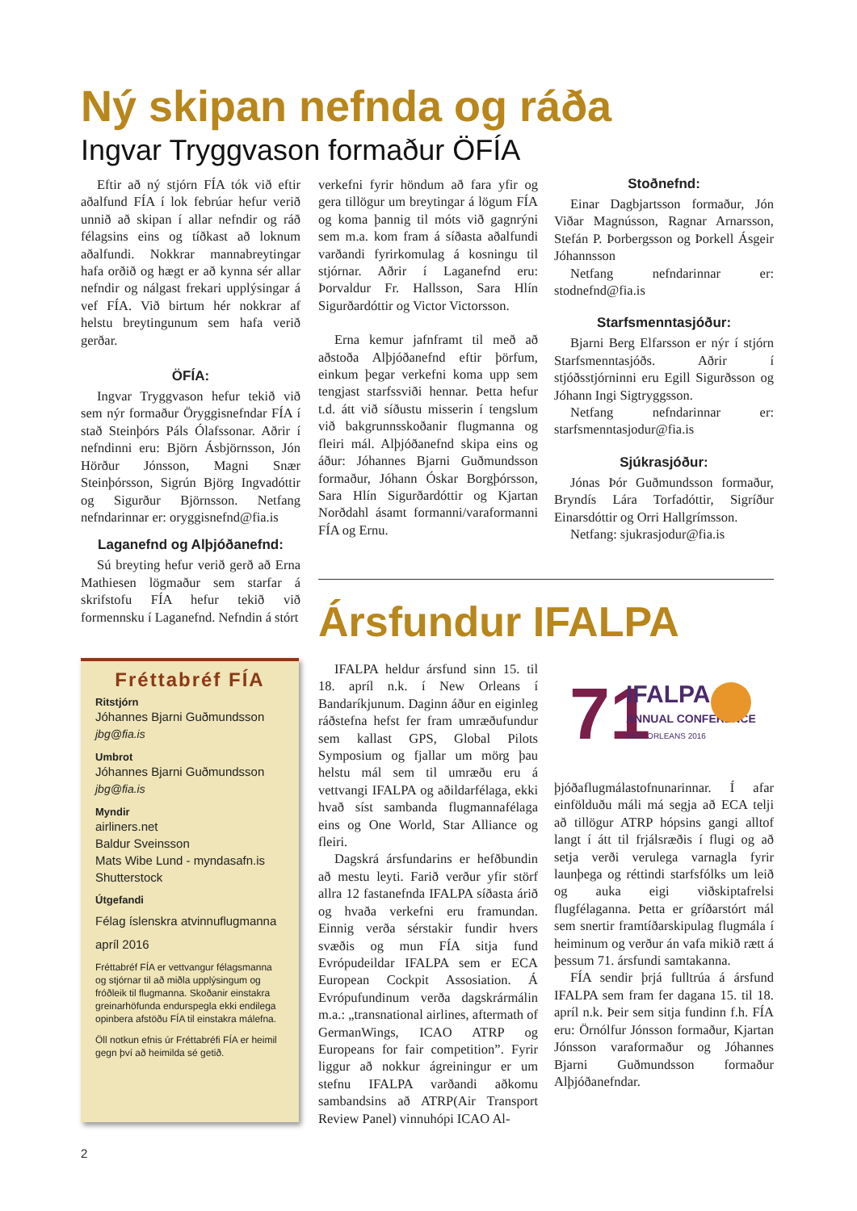Ný skipan nefnda og ráða
Ingvar Tryggvason formaður ÖFÍA
Eftir að ný stjórn FÍA tók við eftir aðalfund FÍA í lok febrúar hefur verið unnið að skipan í allar nefndir og ráð félagsins eins og tíðkast að loknum aðalfundi. Nokkrar mannabreytingar hafa orðið og hægt er að kynna sér allar nefndir og nálgast frekari upplýsingar á vef FÍA. Við birtum hér nokkrar af helstu breytingunum sem hafa verið gerðar.
ÖFÍA:
Ingvar Tryggvason hefur tekið við sem nýr formaður Öryggisnefndar FÍA í stað Steinþórs Páls Ólafssonar. Aðrir í nefndinni eru: Björn Ásbjörnsson, Jón Hörður Jónsson, Magni Snær Steinþórsson, Sigrún Björg Ingvadóttir og Sigurður Björnsson. Netfang nefndarinnar er: oryggisnefnd@fia.is
Laganefnd og Alþjóðanefnd:
Sú breyting hefur verið gerð að Erna Mathiesen lögmaður sem starfar á skrifstofu FÍA hefur tekið við formennsku í Laganefnd. Nefndin á stórt
verkefni fyrir höndum að fara yfir og gera tillögur um breytingar á lögum FÍA og koma þannig til móts við gagnrýni sem m.a. kom fram á síðasta aðalfundi varðandi fyrirkomulag á kosningu til stjórnar. Aðrir í Laganefnd eru: Þorvaldur Fr. Hallsson, Sara Hlín Sigurðardóttir og Victor Victorsson.
Erna kemur jafnframt til með að aðstoða Alþjóðanefnd eftir þörfum, einkum þegar verkefni koma upp sem tengjast starfssviði hennar. Þetta hefur t.d. átt við síðustu misserin í tengslum við bakgrunnsskoðanir flugmanna og fleiri mál. Alþjóðanefnd skipa eins og áður: Jóhannes Bjarni Guðmundsson formaður, Jóhann Óskar Borgþórsson, Sara Hlín Sigurðardóttir og Kjartan Norðdahl ásamt formanni/varaformanni FÍA og Ernu.
Stoðnefnd:
Einar Dagbjartsson formaður, Jón Viðar Magnússon, Ragnar Arnarsson, Stefán P. Þorbergsson og Þorkell Ásgeir Jóhannsson
Netfang nefndarinnar er: stodnefnd@fia.is
Starfsmenntasjóður:
Bjarni Berg Elfarsson er nýr í stjórn Starfsmenntasjóðs. Aðrir í stjóðsstjórninni eru Egill Sigurðsson og Jóhann Ingi Sigtryggsson.
Netfang nefndarinnar er: starfsmenntasjodur@fia.is
Sjúkrasjóður:
Jónas Þór Guðmundsson formaður, Bryndís Lára Torfadóttir, Sigríður Einarsdóttir og Orri Hallgrímsson.
Netfang: sjukrasjodur@fia.is
Ársfundur IFALPA
IFALPA heldur ársfund sinn 15. til 18. apríl n.k. í New Orleans í Bandaríkjunum. Daginn áður en eiginleg ráðstefna hefst fer fram umræðufundur sem kallast GPS, Global Pilots Symposium og fjallar um mörg þau helstu mál sem til umræðu eru á vettvangi IFALPA og aðildarfélaga, ekki hvað síst sambanda flugmannafélaga eins og One World, Star Alliance og fleiri.
Dagskrá ársfundarins er hefðbundin að mestu leyti. Farið verður yfir störf allra 12 fastanefnda IFALPA síðasta árið og hvaða verkefni eru framundan. Einnig verða sérstakir fundir hvers svæðis og mun FÍA sitja fund Evrópudeildar IFALPA sem er ECA European Cockpit Assosiation. Á Evrópufundinum verða dagskrármálin m.a.: „transnational airlines, aftermath of GermanWings, ICAO ATRP og Europeans for fair competition”. Fyrir liggur að nokkur ágreiningur er um stefnu IFALPA varðandi aðkomu sambandsins að ATRP(Air Transport Review Panel) vinnuhópi ICAO Al-
71
IFALPA
ANNUAL CONFERENCE
NEW ORLEANS 2016
þjóðaflugmálastofnunarinnar. Í afar einfölduðu máli má segja að ECA telji að tillögur ATRP hópsins gangi alltof langt í átt til frjálsræðis í flugi og að setja verði verulega varnagla fyrir launþega og réttindi starfsfólks um leið og auka eigi viðskiptafrelsi flugfélaganna. Þetta er gríðarstórt mál sem snertir framtíðarskipulag flugmála í heiminum og verður án vafa mikið rætt á þessum 71. ársfundi samtakanna.
FÍA sendir þrjá fulltrúa á ársfund IFALPA sem fram fer dagana 15. til 18. apríl n.k. Þeir sem sitja fundinn f.h. FÍA eru: Örnólfur Jónsson formaður, Kjartan Jónsson varaformaður og Jóhannes Bjarni Guðmundsson formaður Alþjóðanefndar.
Fréttabréf FÍA
Ritstjórn
Jóhannes Bjarni Guðmundsson
jbg@fia.is
Umbrot
Jóhannes Bjarni Guðmundsson
jbg@fia.is
Myndir
airliners.net
Baldur Sveinsson
Mats Wibe Lund - myndasafn.is
Shutterstock
Útgefandi
Félag íslenskra atvinnuflugmanna
apríl 2016
Fréttabréf FÍA er vettvangur félagsmanna og stjórnar til að miðla upplýsingum og fróðleik til flugmanna. Skoðanir einstakra greinarhöfunda endurspegla ekki endilega opinbera afstöðu FÍA til einstakra málefna.
Öll notkun efnis úr Fréttabréfi FÍA er heimil gegn því að heimilda sé getið.
2